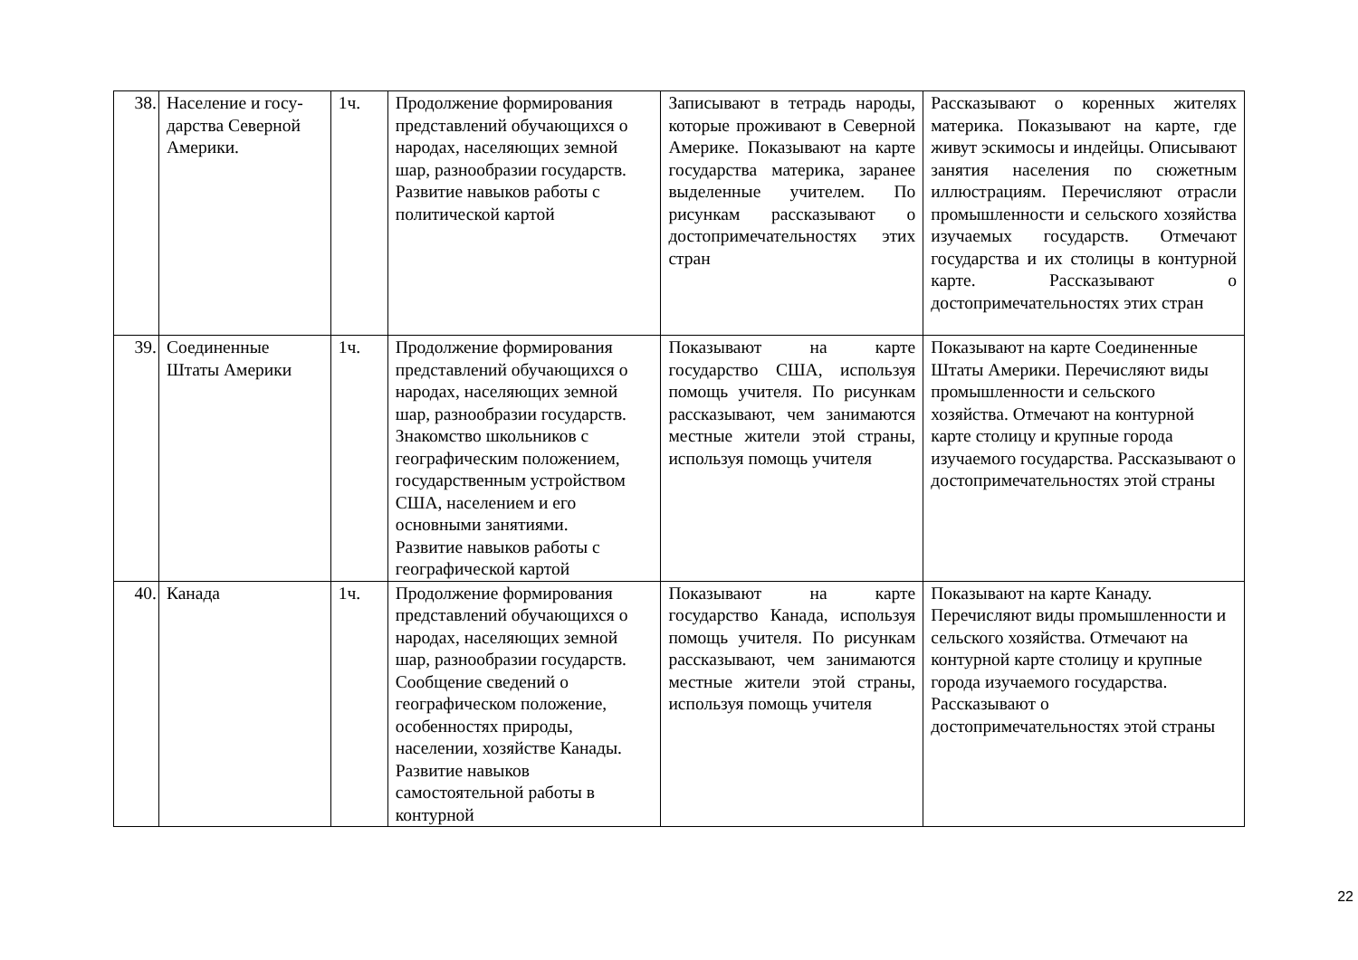| 38. | Население и госу-дарства Северной Америки. | 1ч. | Продолжение формирования представлений обучающихся о народах, населяющих земной шар, разнообразии государств. Развитие навыков работы с политической картой | Записывают в тетрадь народы, которые проживают в Северной Америке. Показывают на карте государства материка, заранее выделенные учителем. По рисункам рассказывают о достопримечательностях этих стран | Рассказывают о коренных жителях материка. Показывают на карте, где живут эскимосы и индейцы. Описывают занятия населения по сюжетным иллюстрациям. Перечисляют отрасли промышленности и сельского хозяйства изучаемых государств. Отмечают государства и их столицы в контурной карте. Рассказывают о достопримечательностях этих стран |
| 39. | Соединенные Штаты Америки | 1ч. | Продолжение формирования представлений обучающихся о народах, населяющих земной шар, разнообразии государств. Знакомство школьников с географическим положением, государственным устройством США, населением и его основными занятиями. Развитие навыков работы с географической картой | Показывают на карте государство США, используя помощь учителя. По рисункам рассказывают, чем занимаются местные жители этой страны, используя помощь учителя | Показывают на карте Соединенные Штаты Америки. Перечисляют виды промышленности и сельского хозяйства. Отмечают на контурной карте столицу и крупные города изучаемого государства. Рассказывают о достопримечательностях этой страны |
| 40. | Канада | 1ч. | Продолжение формирования представлений обучающихся о народах, населяющих земной шар, разнообразии государств. Сообщение сведений о географическом положение, особенностях природы, населении, хозяйстве Канады. Развитие навыков самостоятельной работы в контурной | Показывают на карте государство Канада, используя помощь учителя. По рисункам рассказывают, чем занимаются местные жители этой страны, используя помощь учителя | Показывают на карте Канаду. Перечисляют виды промышленности и сельского хозяйства. Отмечают на контурной карте столицу и крупные города изучаемого государства. Рассказывают о достопримечательностях этой страны |
22